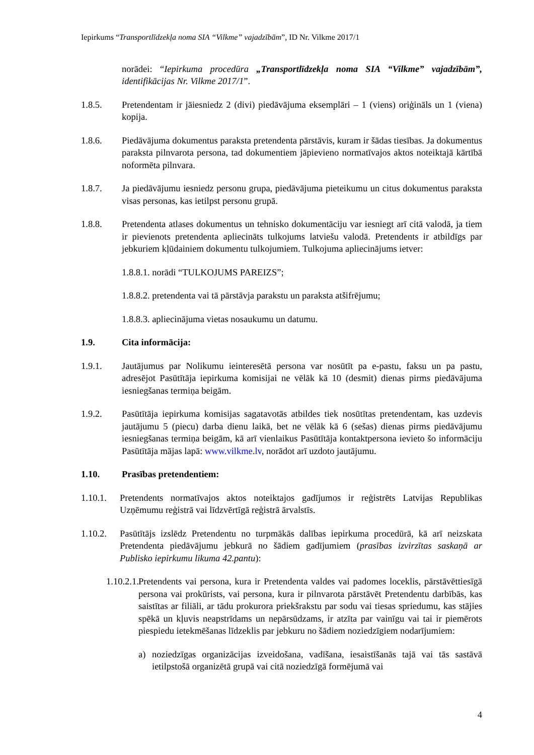Iepirkums “Transportlīdzekļa noma SIA “Vilkme” vajadzībām”, ID Nr. Vilkme 2017/1
norādei: “Iepirkuma procedūra „Transportlīdzekļa noma SIA “Vilkme” vajadzībām”, identifikācijas Nr. Vilkme 2017/1”.
1.8.5. Pretendentam ir jāiesniedz 2 (divi) piedāvājuma eksemplāri – 1 (viens) oriģināls un 1 (viena) kopija.
1.8.6. Piedāvājuma dokumentus paraksta pretendenta pārstāvis, kuram ir šādas tiesības. Ja dokumentus paraksta pilnvarota persona, tad dokumentiem jāpievieno normatīvajos aktos noteiktajā kārtībā noformēta pilnvara.
1.8.7. Ja piedāvājumu iesniedz personu grupa, piedāvājuma pieteikumu un citus dokumentus paraksta visas personas, kas ietilpst personu grupā.
1.8.8. Pretendenta atlases dokumentus un tehnisko dokumentāciju var iesniegt arī citā valodā, ja tiem ir pievienots pretendenta apliecināts tulkojums latviešu valodā. Pretendents ir atbildīgs par jebkuriem kļūdainiem dokumentu tulkojumiem. Tulkojuma apliecinājums ietver:
1.8.8.1. norādi “TULKOJUMS PAREIZS”;
1.8.8.2. pretendenta vai tā pārstāvja parakstu un paraksta atšifrējumu;
1.8.8.3. apliecinājuma vietas nosaukumu un datumu.
1.9. Cita informācija:
1.9.1. Jautājumus par Nolikumu ieinteresētā persona var nosūtīt pa e-pastu, faksu un pa pastu, adresējot Pasūtītāja iepirkuma komisijai ne vēlāk kā 10 (desmit) dienas pirms piedāvājuma iesniegšanas termiņa beigām.
1.9.2. Pasūtītāja iepirkuma komisijas sagatavotās atbildes tiek nosūtītas pretendentam, kas uzdevis jautājumu 5 (piecu) darba dienu laikā, bet ne vēlāk kā 6 (sešas) dienas pirms piedāvājumu iesniegšanas termiņa beigām, kā arī vienlaikus Pasūtītāja kontaktpersona ievieto šo informāciju Pasūtītāja mājas lapā: www.vilkme.lv, norādot arī uzdoto jautājumu.
1.10. Prasības pretendentiem:
1.10.1.
Pretendents normatīvajos aktos noteiktajos gadījumos ir reģistrēts Latvijas Republikas Uzņēmumu reģistrā vai līdzvērtīgā reģistrā ārvalstīs.
1.10.2.
Pasūtītājs izslēdz Pretendentu no turpmākās dalības iepirkuma procedūrā, kā arī neizskata Pretendenta piedāvājumu jebkurā no šādiem gadījumiem (prasības izvirzītas saskaņā ar Publisko iepirkumu likuma 42.pantu):
1.10.2.1.
Pretendents vai persona, kura ir Pretendenta valdes vai padomes loceklis, pārstāvēttiesīgā persona vai prokūrists, vai persona, kura ir pilnvarota pārstāvēt Pretendentu darbībās, kas saistītas ar filiāli, ar tādu prokurora priekšrakstu par sodu vai tiesas spriedumu, kas stājies spēkā un kļuvis neapstrīdams un nepārsūdzams, ir atzīta par vainīgu vai tai ir piemērots piespiedu ietekmēšanas līdzeklis par jebkuru no šādiem noziedzīgiem nodarījumiem:
a) noziedzīgas organizācijas izveidošana, vadīšana, iesaistīšanās tajā vai tās sastāvā ietilpstošā organizētā grupā vai citā noziedzīgā formējumā vai
4